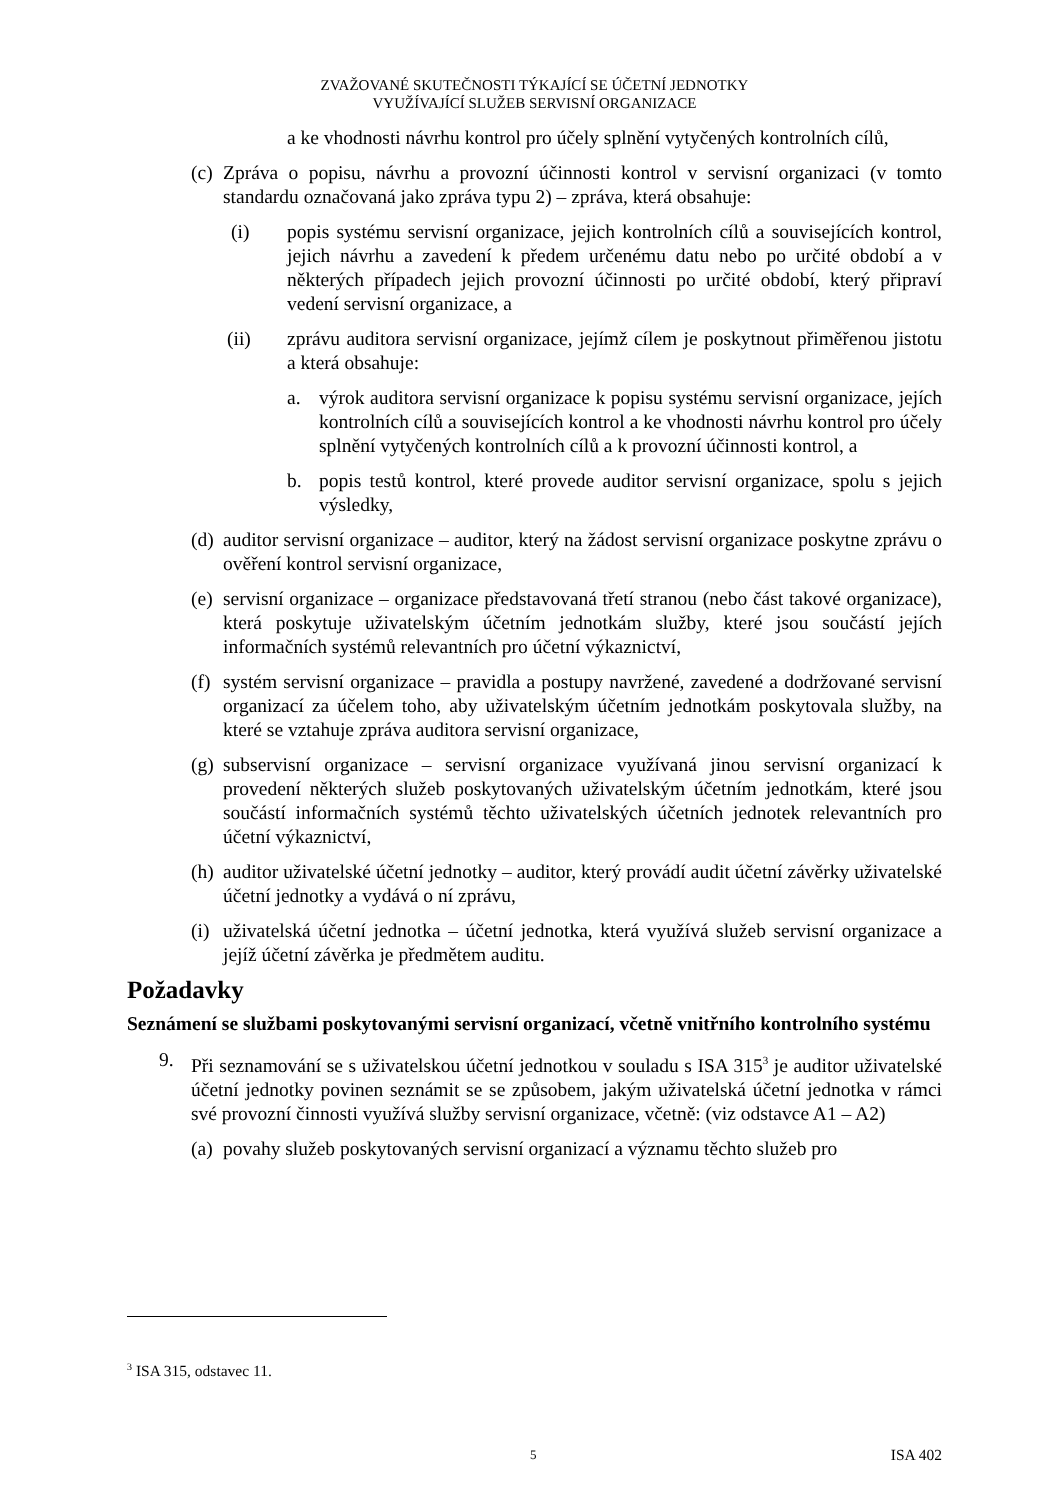ZVAŽOVANÉ SKUTEČNOSTI TÝKAJÍCÍ SE ÚČETNÍ JEDNOTKY
VYUŽÍVAJÍCÍ SLUŽEB SERVISNÍ ORGANIZACE
a ke vhodnosti návrhu kontrol pro účely splnění vytyčených kontrolních cílů,
(c) Zpráva o popisu, návrhu a provozní účinnosti kontrol v servisní organizaci (v tomto standardu označovaná jako zpráva typu 2) – zpráva, která obsahuje:
(i) popis systému servisní organizace, jejich kontrolních cílů a souvisejících kontrol, jejich návrhu a zavedení k předem určenému datu nebo po určité období a v některých případech jejich provozní účinnosti po určité období, který připraví vedení servisní organizace, a
(ii) zprávu auditora servisní organizace, jejímž cílem je poskytnout přiměřenou jistotu a která obsahuje:
a. výrok auditora servisní organizace k popisu systému servisní organizace, jejích kontrolních cílů a souvisejících kontrol a ke vhodnosti návrhu kontrol pro účely splnění vytyčených kontrolních cílů a k provozní účinnosti kontrol, a
b. popis testů kontrol, které provede auditor servisní organizace, spolu s jejich výsledky,
(d) auditor servisní organizace – auditor, který na žádost servisní organizace poskytne zprávu o ověření kontrol servisní organizace,
(e) servisní organizace – organizace představovaná třetí stranou (nebo část takové organizace), která poskytuje uživatelským účetním jednotkám služby, které jsou součástí jejích informačních systémů relevantních pro účetní výkaznictví,
(f) systém servisní organizace – pravidla a postupy navržené, zavedené a dodržované servisní organizací za účelem toho, aby uživatelským účetním jednotkám poskytovala služby, na které se vztahuje zpráva auditora servisní organizace,
(g) subservisní organizace – servisní organizace využívaná jinou servisní organizací k provedení některých služeb poskytovaných uživatelským účetním jednotkám, které jsou součástí informačních systémů těchto uživatelských účetních jednotek relevantních pro účetní výkaznictví,
(h) auditor uživatelské účetní jednotky – auditor, který provádí audit účetní závěrky uživatelské účetní jednotky a vydává o ní zprávu,
(i) uživatelská účetní jednotka – účetní jednotka, která využívá služeb servisní organizace a jejíž účetní závěrka je předmětem auditu.
Požadavky
Seznámení se službami poskytovanými servisní organizací, včetně vnitřního kontrolního systému
9. Při seznamování se s uživatelskou účetní jednotkou v souladu s ISA 315<sup>3</sup> je auditor uživatelské účetní jednotky povinen seznámit se se způsobem, jakým uživatelská účetní jednotka v rámci své provozní činnosti využívá služby servisní organizace, včetně: (viz odstavce A1 – A2)
(a) povahy služeb poskytovaných servisní organizací a významu těchto služeb pro
<sup>3</sup> ISA 315, odstavec 11.
5 ISA 402